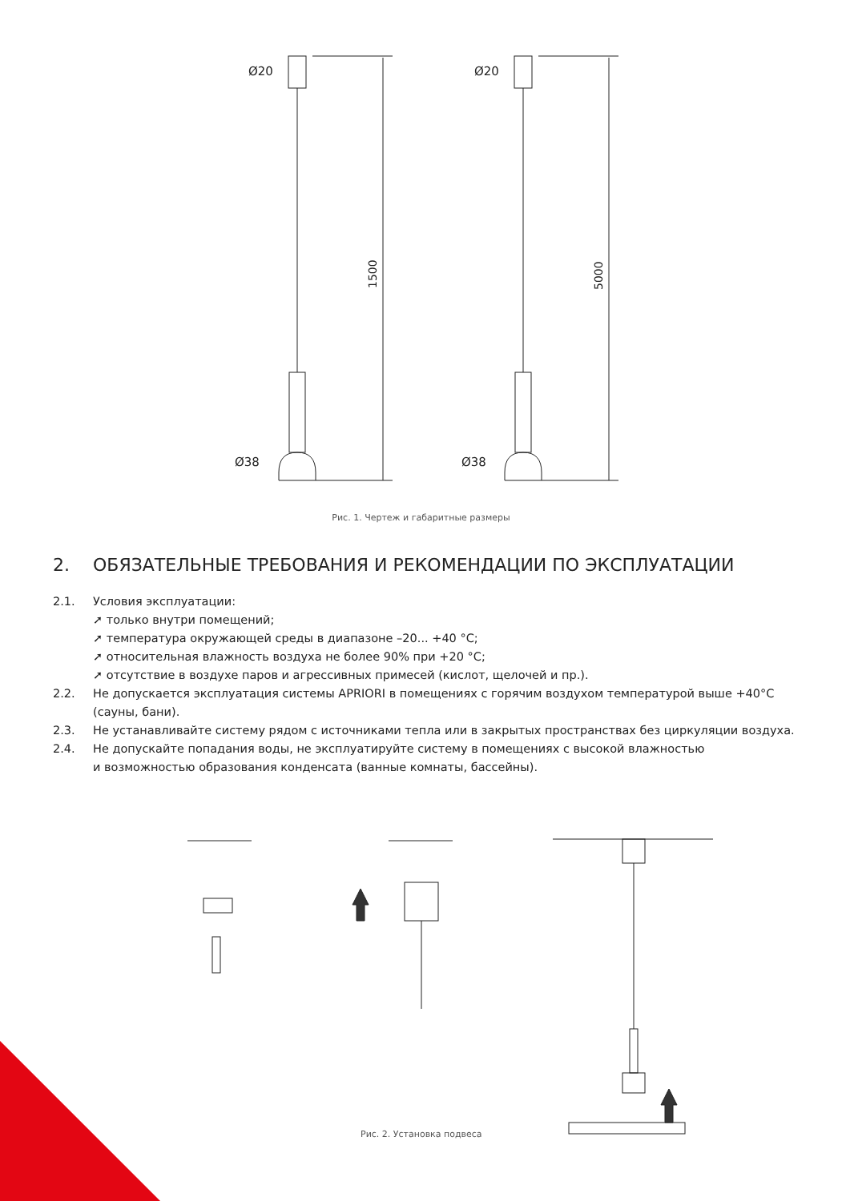1500
Ø20
Ø38
5000
Ø20
Ø38
Рис. 1. Чертеж и габаритные размеры
2. ОБЯЗАТЕЛЬНЫЕ ТРЕБОВАНИЯ И РЕКОМЕНДАЦИИ ПО ЭКСПЛУАТАЦИИ
2.1. Условия эксплуатации:
➚ только внутри помещений;
➚ температура окружающей среды в диапазоне –20... +40 °C;
➚ относительная влажность воздуха не более 90% при +20 °C;
➚ отсутствие в воздухе паров и агрессивных примесей (кислот, щелочей и пр.).
2.2. Не допускается эксплуатация системы APRIORI в помещениях с горячим воздухом температурой выше +40°C (сауны, бани).
2.3. Не устанавливайте систему рядом с источниками тепла или в закрытых пространствах без циркуляции воздуха.
2.4. Не допускайте попадания воды, не эксплуатируйте систему в помещениях с высокой влажностью
и возможностью образования конденсата (ванные комнаты, бассейны).
Рис. 2. Установка подвеса